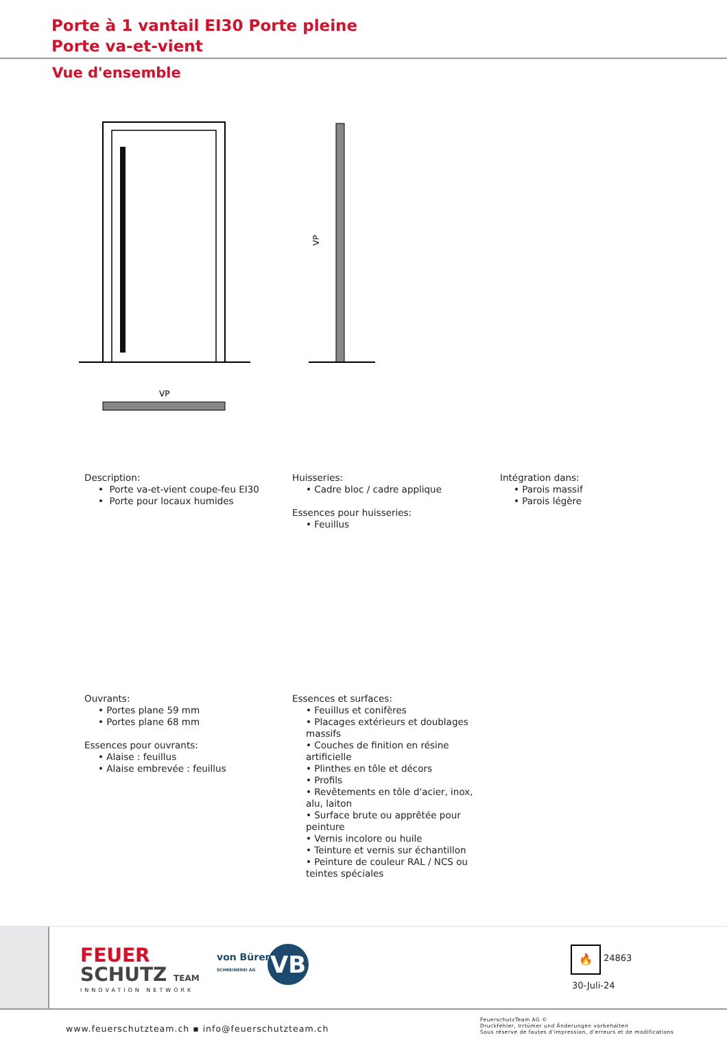Porte à 1 vantail EI30 Porte pleine
Porte va-et-vient
Vue d'ensemble
VP
VP
Description:
• Porte va-et-vient coupe-feu EI30
• Porte pour locaux humides
Huisseries:
• Cadre bloc / cadre applique
Essences pour huisseries:
• Feuillus
Intégration dans:
• Parois massif
• Parois légère
Ouvrants:
• Portes plane 59 mm
• Portes plane 68 mm
Essences pour ouvrants:
• Alaise : feuillus
• Alaise embrevée : feuillus
Essences et surfaces:
• Feuillus et conifères
• Placages extérieurs et doublages massifs
• Couches de finition en résine artificielle
• Plinthes en tôle et décors
• Profils
• Revêtements en tôle d'acier, inox, alu, laiton
• Surface brute ou apprêtée pour peinture
• Vernis incolore ou huile
• Teinture et vernis sur échantillon
• Peinture de couleur RAL / NCS ou teintes spéciales
FEUER
SCHUTZ TEAM
INNOVATION NETWORK
von Büren
SCHREINEREI AG
VB 🔥
24863
30-Juli-24
www.feuerschutzteam.ch ▪ info@feuerschutzteam.ch
FeuerschutzTeam AG ©
Druckfehler, Irrtümer und Änderungen vorbehalten
Sous réserve de fautes d'impression, d'erreurs et de modifications